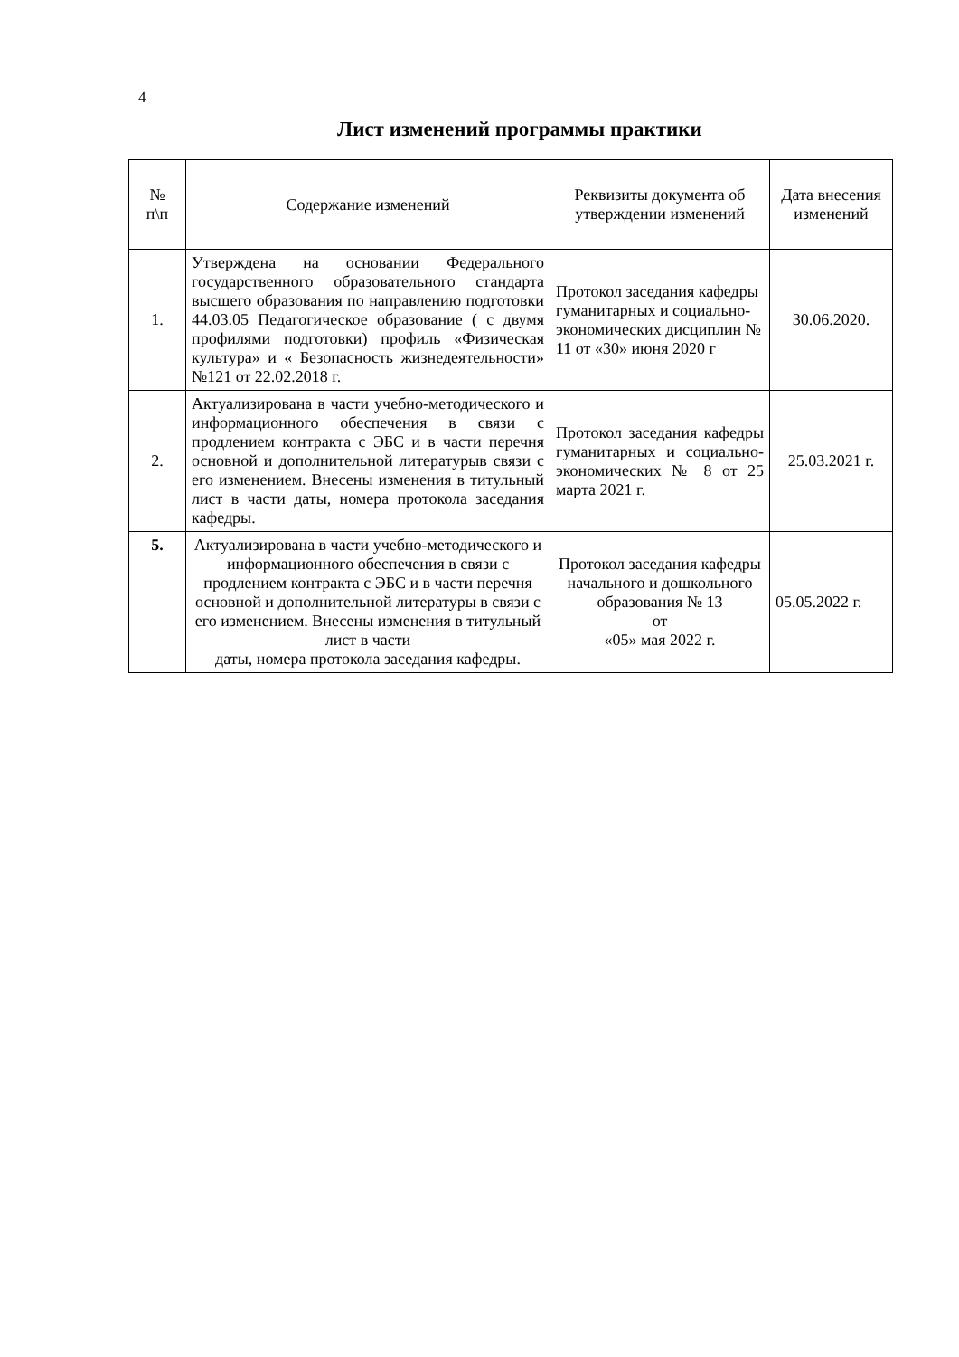4
Лист изменений программы практики
| № п\п | Содержание изменений | Реквизиты документа об утверждении изменений | Дата внесения изменений |
| --- | --- | --- | --- |
| 1. | Утверждена на основании Федерального государственного образовательного стандарта высшего образования по направлению подготовки 44.03.05 Педагогическое образование ( с двумя профилями подготовки) профиль «Физическая культура» и « Безопасность жизнедеятельности» №121 от 22.02.2018 г. | Протокол заседания кафедры гуманитарных и социально-экономических дисциплин № 11 от «30» июня 2020 г | 30.06.2020. |
| 2. | Актуализирована в части учебно-методического и информационного обеспечения в связи с продлением контракта с ЭБС и в части перечня основной и дополнительной литературыв связи с его изменением. Внесены изменения в титульный лист в части даты, номера протокола заседания кафедры. | Протокол заседания кафедры гуманитарных и социально-экономических № 8 от 25 марта 2021 г. | 25.03.2021 г. |
| 5. | Актуализирована в части учебно-методического и информационного обеспечения в связи с продлением контракта с ЭБС и в части перечня основной и дополнительной литературы в связи с его изменением. Внесены изменения в титульный лист в части даты, номера протокола заседания кафедры. | Протокол заседания кафедры начального и дошкольного образования № 13 от «05» мая 2022 г. | 05.05.2022 г. |